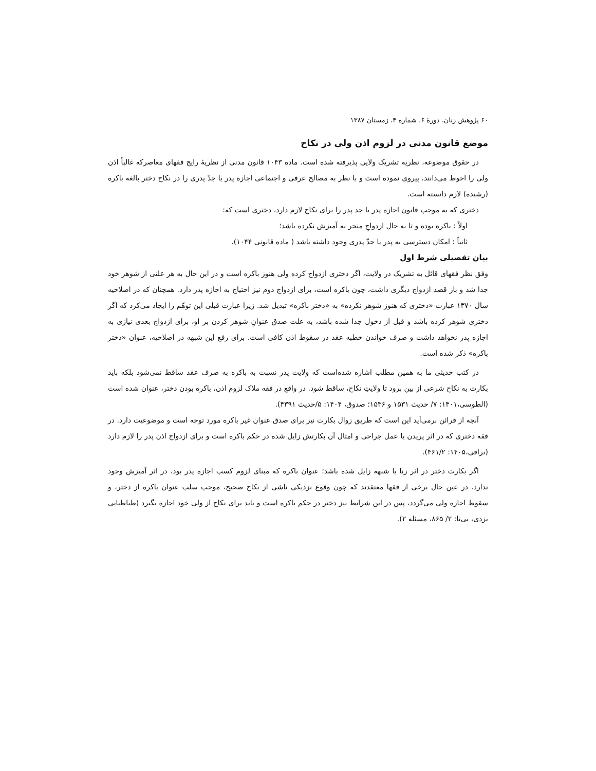۶۰ پژوهش زنان، دورهٔ ۶، شماره ۴، زمستان ۱۳۸۷
موضع قانون مدنی در لزوم اذن ولی در نکاح
در حقوق موضوعه، نظریه تشریک ولایی پذیرفته شده است. ماده ۱۰۴۳ قانون مدنی از نظریهٔ رایج فقهای معاصرکه غالباً اذن ولی را احوط می‌دانند، پیروی نموده است و با نظر به مصالح عرفی و اجتماعی اجازه پدر یا جدّ پدری را در نکاح دختر بالغه باکره (رشیده) لازم دانسته است.
دختری که به موجب قانون اجازه پدر یا جد پدر را برای نکاح لازم دارد، دختری است که:
اولاً : باکره بوده و تا به حال ازدواجِ منجر به آمیزش نکرده باشد؛
ثانیاً : امکان دسترسی به پدر یا جدّ پدری وجود داشته باشد ( ماده قانونی ۱۰۴۴).
بیان تفصیلی شرط اول
وفق نظر فقهای قائل به تشریک در ولایت، اگر دختری ازدواج کرده ولی هنوز باکره است و در این حال به هر علتی از شوهر خود جدا شد و باز قصد ازدواج دیگری داشت، چون باکره است، برای ازدواج دوم نیز احتیاج به اجازه پدر دارد. همچنان که در اصلاحیه سال ۱۳۷۰ عبارت «دختری که هنوز شوهر نکرده» به «دختر باکره» تبدیل شد. زیرا عبارت قبلی این توهّم را ایجاد می‌کرد که اگر دختری شوهر کرده باشد و قبل از دخول جدا شده باشد، به علت صدق عنوانِ شوهر کردن بر او، برای ازدواج بعدی نیازی به اجازه پدر نخواهد داشت و صرف خواندن خطبه عقد در سقوط اذن کافی است. برای رفع این شبهه در اصلاحیه، عنوان «دختر باکره» ذکر شده است.
در کتب حدیثی ما به همین مطلب اشاره شده‌است که ولایت پدر نسبت به باکره به صرف عقد ساقط نمی‌شود بلکه باید بکارت به نکاح شرعی از بین برود تا ولایتِ نکاح، ساقط شود. در واقع در فقه ملاک لزوم اذن، باکره بودن دختر، عنوان شده است (الطوسی،۱۴۰۱: ۷/ حدیث ۱۵۳۱ و ۱۵۳۶؛ صدوق، ۱۴۰۴: ۵/حدیث ۴۳۹۱).
آنچه از قرائن برمی‌آید این است که طریق زوال بکارت نیز برای صدق عنوان غیر باکره مورد توجه است و موضوعیت دارد. در فقه دختری که در اثر پریدن یا عمل جراحی و امثال آن بکارتش زایل شده در حکم باکره است و برای ازدواج اذن پدر را لازم دارد (نراقی،۱۴۰۵: ۴۶۱/۲).
اگر بکارت دختر در اثر زنا یا شبهه زایل شده باشد؛ عنوان باکره که مبنای لزوم کسب اجازه پدر بود، در اثر آمیزش وجود ندارد. در عین حال برخی از فقها معتقدند که چون وقوع نزدیکی ناشی از نکاح صحیح، موجب سلب عنوان باکره از دختر، و سقوط اجازه ولی می‌گردد، پس در این شرایط نیز دختر در حکم باکره است و باید برای نکاح از ولی خود اجازه بگیرد (طباطبایی یزدی، بی‌تا: ۲/ ۸۶۵، مسئله ۲).